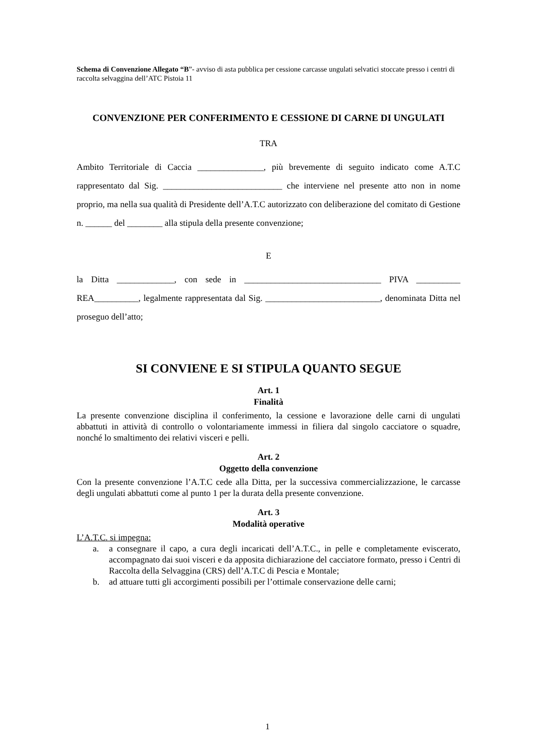Schema di Convenzione Allegato “B”- avviso di asta pubblica per cessione carcasse ungulati selvatici stoccate presso i centri di raccolta selvaggina dell’ATC Pistoia 11
CONVENZIONE PER CONFERIMENTO E CESSIONE DI CARNE DI UNGULATI
TRA
Ambito Territoriale di Caccia _______________, più brevemente di seguito indicato come A.T.C rappresentato dal Sig. ___________________________ che interviene nel presente atto non in nome proprio, ma nella sua qualità di Presidente dell’A.T.C autorizzato con deliberazione del comitato di Gestione n. ______ del ________ alla stipula della presente convenzione;
E
la Ditta _____________, con sede in _______________________________ PIVA __________ REA__________, legalmente rappresentata dal Sig. __________________________, denominata Ditta nel proseguo dell’atto;
SI CONVIENE E SI STIPULA QUANTO SEGUE
Art. 1
Finalità
La presente convenzione disciplina il conferimento, la cessione e lavorazione delle carni di ungulati abbattuti in attività di controllo o volontariamente immessi in filiera dal singolo cacciatore o squadre, nonché lo smaltimento dei relativi visceri e pelli.
Art. 2
Oggetto della convenzione
Con la presente convenzione l’A.T.C cede alla Ditta, per la successiva commercializzazione, le carcasse degli ungulati abbattuti come al punto 1 per la durata della presente convenzione.
Art. 3
Modalità operative
L’A.T.C. si impegna:
a. a consegnare il capo, a cura degli incaricati dell’A.T.C., in pelle e completamente eviscerato, accompagnato dai suoi visceri e da apposita dichiarazione del cacciatore formato, presso i Centri di Raccolta della Selvaggina (CRS) dell’A.T.C di Pescia e Montale;
b. ad attuare tutti gli accorgimenti possibili per l’ottimale conservazione delle carni;
1